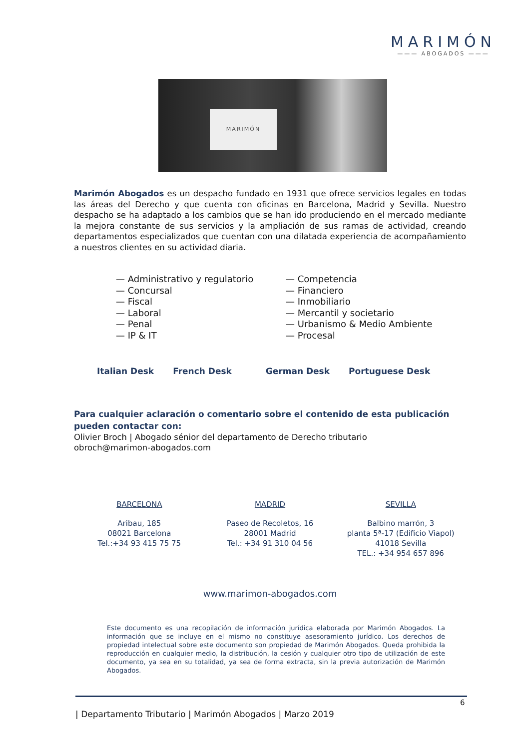MARIMÓN
——— ABOGADOS ———
MARIMÓN
Marimón Abogados es un despacho fundado en 1931 que ofrece servicios legales en todas las áreas del Derecho y que cuenta con oficinas en Barcelona, Madrid y Sevilla. Nuestro despacho se ha adaptado a los cambios que se han ido produciendo en el mercado mediante la mejora constante de sus servicios y la ampliación de sus ramas de actividad, creando departamentos especializados que cuentan con una dilatada experiencia de acompañamiento a nuestros clientes en su actividad diaria.
— Administrativo y regulatorio
— Concursal
— Fiscal
— Laboral
— Penal
— IP & IT
— Competencia
— Financiero
— Inmobiliario
— Mercantil y societario
— Urbanismo & Medio Ambiente
— Procesal
Italian Desk French Desk German Desk Portuguese Desk
Para cualquier aclaración o comentario sobre el contenido de esta publicación pueden contactar con:
Olivier Broch | Abogado sénior del departamento de Derecho tributario
obroch@marimon-abogados.com
BARCELONA
Aribau, 185
08021 Barcelona
Tel.:+34 93 415 75 75
MADRID
Paseo de Recoletos, 16
28001 Madrid
Tel.: +34 91 310 04 56
SEVILLA
Balbino marrón, 3
planta 5ª-17 (Edificio Viapol)
41018 Sevilla
TEL.: +34 954 657 896
www.marimon-abogados.com
Este documento es una recopilación de información jurídica elaborada por Marimón Abogados. La información que se incluye en el mismo no constituye asesoramiento jurídico. Los derechos de propiedad intelectual sobre este documento son propiedad de Marimón Abogados. Queda prohibida la reproducción en cualquier medio, la distribución, la cesión y cualquier otro tipo de utilización de este documento, ya sea en su totalidad, ya sea de forma extracta, sin la previa autorización de Marimón Abogados.
6
| Departamento Tributario | Marimón Abogados | Marzo 2019